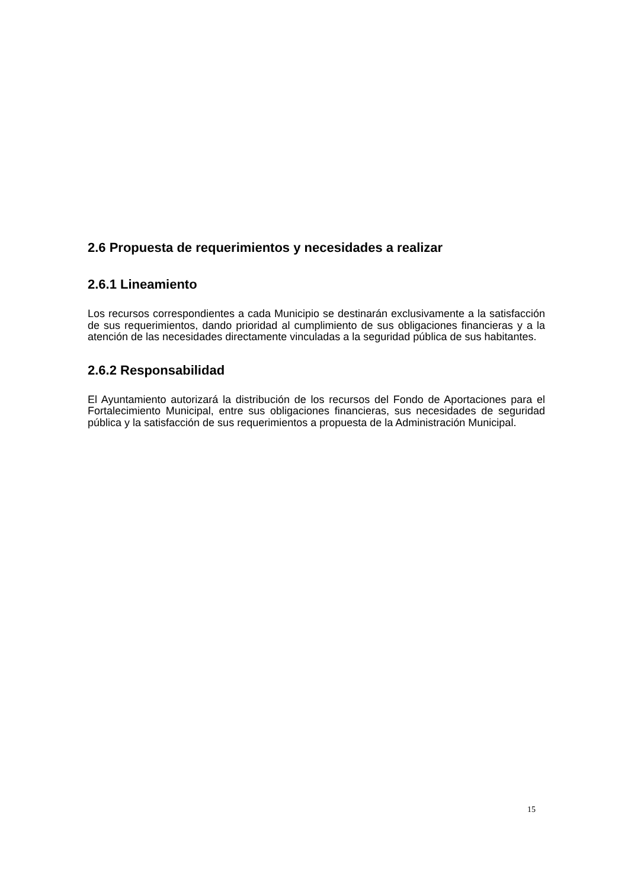2.6 Propuesta de requerimientos y necesidades a realizar
2.6.1 Lineamiento
Los recursos correspondientes a cada Municipio se destinarán exclusivamente a la satisfacción de sus requerimientos, dando prioridad al cumplimiento de sus obligaciones financieras y a la atención de las necesidades directamente vinculadas a la seguridad pública de sus habitantes.
2.6.2 Responsabilidad
El Ayuntamiento autorizará la distribución de los recursos del Fondo de Aportaciones para el Fortalecimiento Municipal, entre sus obligaciones financieras, sus necesidades de seguridad pública y la satisfacción de sus requerimientos a propuesta de la Administración Municipal.
15